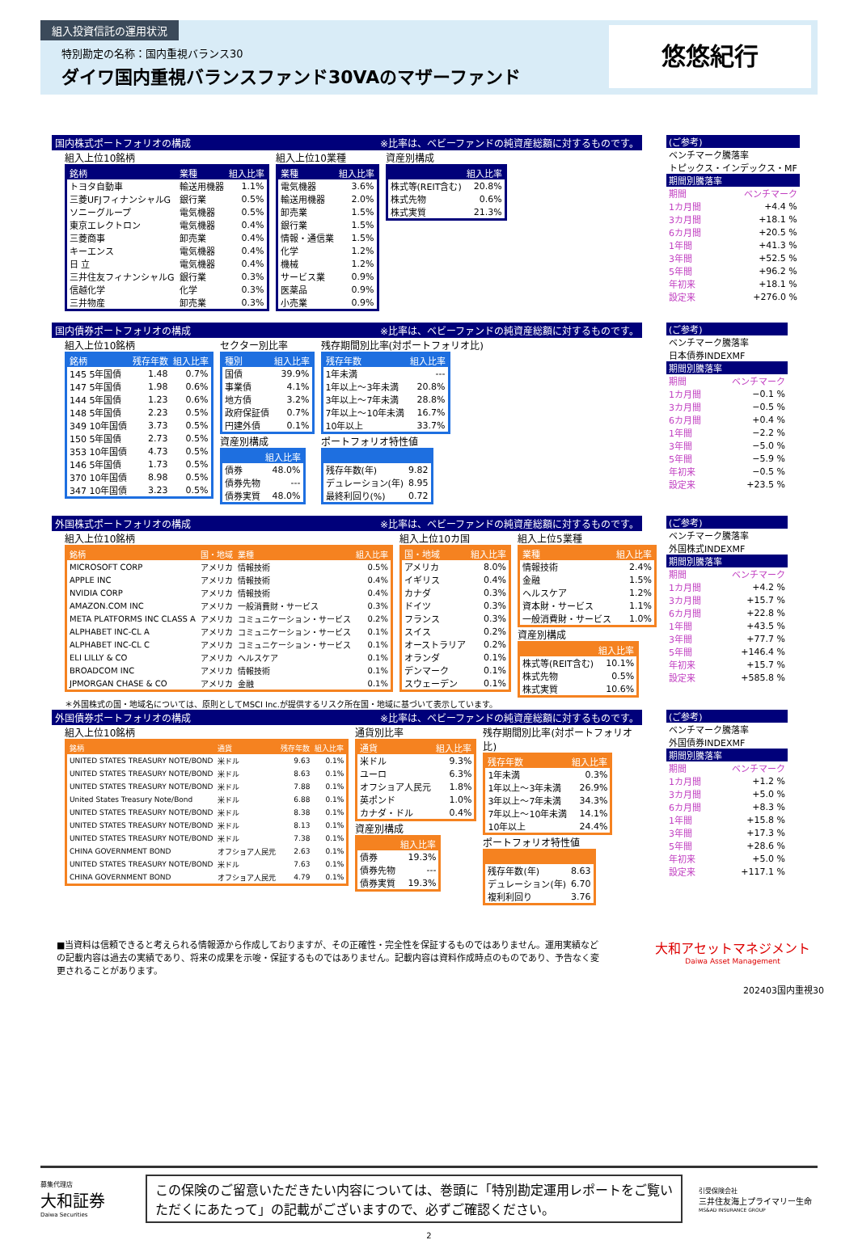組入投資信託の運用状況
特別勘定の名称：国内重視バランス30
ダイワ国内重視バランスファンド30VAのマザーファンド
悠悠紀行
国内株式ポートフォリオの構成 ※比率は、ベビーファンドの純資産総額に対するものです。
組入上位10銘柄
| 銘柄 | 業種 | 組入比率 |
| --- | --- | --- |
| トヨタ自動車 | 輸送用機器 | 1.1% |
| 三菱UFJフィナンシャルG | 銀行業 | 0.5% |
| ソニーグループ | 電気機器 | 0.5% |
| 東京エレクトロン | 電気機器 | 0.4% |
| 三菱商事 | 卸売業 | 0.4% |
| キーエンス | 電気機器 | 0.4% |
| 日 立 | 電気機器 | 0.4% |
| 三井住友フィナンシャルG | 銀行業 | 0.3% |
| 信越化学 | 化学 | 0.3% |
| 三井物産 | 卸売業 | 0.3% |
組入上位10業種
| 業種 | 組入比率 |
| --- | --- |
| 電気機器 | 3.6% |
| 輸送用機器 | 2.0% |
| 卸売業 | 1.5% |
| 銀行業 | 1.5% |
| 情報・通信業 | 1.5% |
| 化学 | 1.2% |
| 機械 | 1.2% |
| サービス業 | 0.9% |
| 医薬品 | 0.9% |
| 小売業 | 0.9% |
資産別構成
| | 組入比率 |
| --- | --- |
| 株式等(REIT含む) | 20.8% |
| 株式先物 | 0.6% |
| 株式実質 | 21.3% |
| (ご参考) | |
| ベンチマーク騰落率 | |
| トピックス・インデックス・MF | |
| 期間別騰落率 | |
| 期間 | ベンチマーク |
| 1カ月間 | +4.4 % |
| 3カ月間 | +18.1 % |
| 6カ月間 | +20.5 % |
| 1年間 | +41.3 % |
| 3年間 | +52.5 % |
| 5年間 | +96.2 % |
| 年初来 | +18.1 % |
| 設定来 | +276.0 % |
国内債券ポートフォリオの構成 ※比率は、ベビーファンドの純資産総額に対するものです。
組入上位10銘柄
| 銘柄 | 残存年数 | 組入比率 |
| --- | --- | --- |
| 145 5年国債 | 1.48 | 0.7% |
| 147 5年国債 | 1.98 | 0.6% |
| 144 5年国債 | 1.23 | 0.6% |
| 148 5年国債 | 2.23 | 0.5% |
| 349 10年国債 | 3.73 | 0.5% |
| 150 5年国債 | 2.73 | 0.5% |
| 353 10年国債 | 4.73 | 0.5% |
| 146 5年国債 | 1.73 | 0.5% |
| 370 10年国債 | 8.98 | 0.5% |
| 347 10年国債 | 3.23 | 0.5% |
セクター別比率
| 種別 | 組入比率 |
| --- | --- |
| 国債 | 39.9% |
| 事業債 | 4.1% |
| 地方債 | 3.2% |
| 政府保証債 | 0.7% |
| 円建外債 | 0.1% |
資産別構成
| | 組入比率 |
| --- | --- |
| 債券 | 48.0% |
| 債券先物 | --- |
| 債券実質 | 48.0% |
残存期間別比率(対ポートフォリオ比)
| 残存年数 | 組入比率 |
| --- | --- |
| 1年未満 | --- |
| 1年以上～3年未満 | 20.8% |
| 3年以上～7年未満 | 28.8% |
| 7年以上～10年未満 | 16.7% |
| 10年以上 | 33.7% |
ポートフォリオ特性値
| 残存年数(年) | 9.82 |
| デュレーション(年) | 8.95 |
| 最終利回り(%) | 0.72 |
| (ご参考) | |
| ベンチマーク騰落率 | |
| 日本債券INDEXMF | |
| 期間別騰落率 | |
| 期間 | ベンチマーク |
| 1カ月間 | −0.1 % |
| 3カ月間 | −0.5 % |
| 6カ月間 | +0.4 % |
| 1年間 | −2.2 % |
| 3年間 | −5.0 % |
| 5年間 | −5.9 % |
| 年初来 | −0.5 % |
| 設定来 | +23.5 % |
外国株式ポートフォリオの構成 ※比率は、ベビーファンドの純資産総額に対するものです。
組入上位10銘柄
| 銘柄 | 国・地域 | 業種 | 組入比率 |
| --- | --- | --- | --- |
| MICROSOFT CORP | アメリカ | 情報技術 | 0.5% |
| APPLE INC | アメリカ | 情報技術 | 0.4% |
| NVIDIA CORP | アメリカ | 情報技術 | 0.4% |
| AMAZON.COM INC | アメリカ | 一般消費財・サービス | 0.3% |
| META PLATFORMS INC CLASS A | アメリカ | コミュニケーション・サービス | 0.2% |
| ALPHABET INC-CL A | アメリカ | コミュニケーション・サービス | 0.1% |
| ALPHABET INC-CL C | アメリカ | コミュニケーション・サービス | 0.1% |
| ELI LILLY & CO | アメリカ | ヘルスケア | 0.1% |
| BROADCOM INC | アメリカ | 情報技術 | 0.1% |
| JPMORGAN CHASE & CO | アメリカ | 金融 | 0.1% |
組入上位10カ国
| 国・地域 | 組入比率 |
| --- | --- |
| アメリカ | 8.0% |
| イギリス | 0.4% |
| カナダ | 0.3% |
| ドイツ | 0.3% |
| フランス | 0.3% |
| スイス | 0.2% |
| オーストラリア | 0.2% |
| オランダ | 0.1% |
| デンマーク | 0.1% |
| スウェーデン | 0.1% |
組入上位5業種
| 業種 | 組入比率 |
| --- | --- |
| 情報技術 | 2.4% |
| 金融 | 1.5% |
| ヘルスケア | 1.2% |
| 資本財・サービス | 1.1% |
| 一般消費財・サービス | 1.0% |
資産別構成
| | 組入比率 |
| --- | --- |
| 株式等(REIT含む) | 10.1% |
| 株式先物 | 0.5% |
| 株式実質 | 10.6% |
＊外国株式の国・地域名については、原則としてMSCI Inc.が提供するリスク所在国・地域に基づいて表示しています。
| (ご参考) | |
| ベンチマーク騰落率 | |
| 外国株式INDEXMF | |
| 期間別騰落率 | |
| 期間 | ベンチマーク |
| 1カ月間 | +4.2 % |
| 3カ月間 | +15.7 % |
| 6カ月間 | +22.8 % |
| 1年間 | +43.5 % |
| 3年間 | +77.7 % |
| 5年間 | +146.4 % |
| 年初来 | +15.7 % |
| 設定来 | +585.8 % |
外国債券ポートフォリオの構成 ※比率は、ベビーファンドの純資産総額に対するものです。
組入上位10銘柄
| 銘柄 | 通貨 | 残存年数 | 組入比率 |
| --- | --- | --- | --- |
| UNITED STATES TREASURY NOTE/BOND | 米ドル | 9.63 | 0.1% |
| UNITED STATES TREASURY NOTE/BOND | 米ドル | 8.63 | 0.1% |
| UNITED STATES TREASURY NOTE/BOND | 米ドル | 7.88 | 0.1% |
| United States Treasury Note/Bond | 米ドル | 6.88 | 0.1% |
| UNITED STATES TREASURY NOTE/BOND | 米ドル | 8.38 | 0.1% |
| UNITED STATES TREASURY NOTE/BOND | 米ドル | 8.13 | 0.1% |
| UNITED STATES TREASURY NOTE/BOND | 米ドル | 7.38 | 0.1% |
| CHINA GOVERNMENT BOND | オフショア人民元 | 2.63 | 0.1% |
| UNITED STATES TREASURY NOTE/BOND | 米ドル | 7.63 | 0.1% |
| CHINA GOVERNMENT BOND | オフショア人民元 | 4.79 | 0.1% |
通貨別比率
| 通貨 | 組入比率 |
| --- | --- |
| 米ドル | 9.3% |
| ユーロ | 6.3% |
| オフショア人民元 | 1.8% |
| 英ポンド | 1.0% |
| カナダ・ドル | 0.4% |
資産別構成
| | 組入比率 |
| --- | --- |
| 債券 | 19.3% |
| 債券先物 | --- |
| 債券実質 | 19.3% |
残存期間別比率(対ポートフォリオ比)
| 残存年数 | 組入比率 |
| --- | --- |
| 1年未満 | 0.3% |
| 1年以上～3年未満 | 26.9% |
| 3年以上～7年未満 | 34.3% |
| 7年以上～10年未満 | 14.1% |
| 10年以上 | 24.4% |
ポートフォリオ特性値
| 残存年数(年) | 8.63 |
| デュレーション(年) | 6.70 |
| 複利利回り | 3.76 |
| (ご参考) | |
| ベンチマーク騰落率 | |
| 外国債券INDEXMF | |
| 期間別騰落率 | |
| 期間 | ベンチマーク |
| 1カ月間 | +1.2 % |
| 3カ月間 | +5.0 % |
| 6カ月間 | +8.3 % |
| 1年間 | +15.8 % |
| 3年間 | +17.3 % |
| 5年間 | +28.6 % |
| 年初来 | +5.0 % |
| 設定来 | +117.1 % |
■当資料は信頼できると考えられる情報源から作成しておりますが、その正確性・完全性を保証するものではありません。運用実績などの記載内容は過去の実績であり、将来の成果を示唆・保証するものではありません。記載内容は資料作成時点のものであり、予告なく変更されることがあります。
大和アセットマネジメント
Daiwa Asset Management
202403国内重視30
募集代理店
大和証券
Daiwa Securities
この保険のご留意いただきたい内容については、巻頭に「特別勘定運用レポートをご覧いただくにあたって」の記載がございますので、必ずご確認ください。
引受保険会社
三井住友海上プライマリー生命
MS&AD INSURANCE GROUP
2